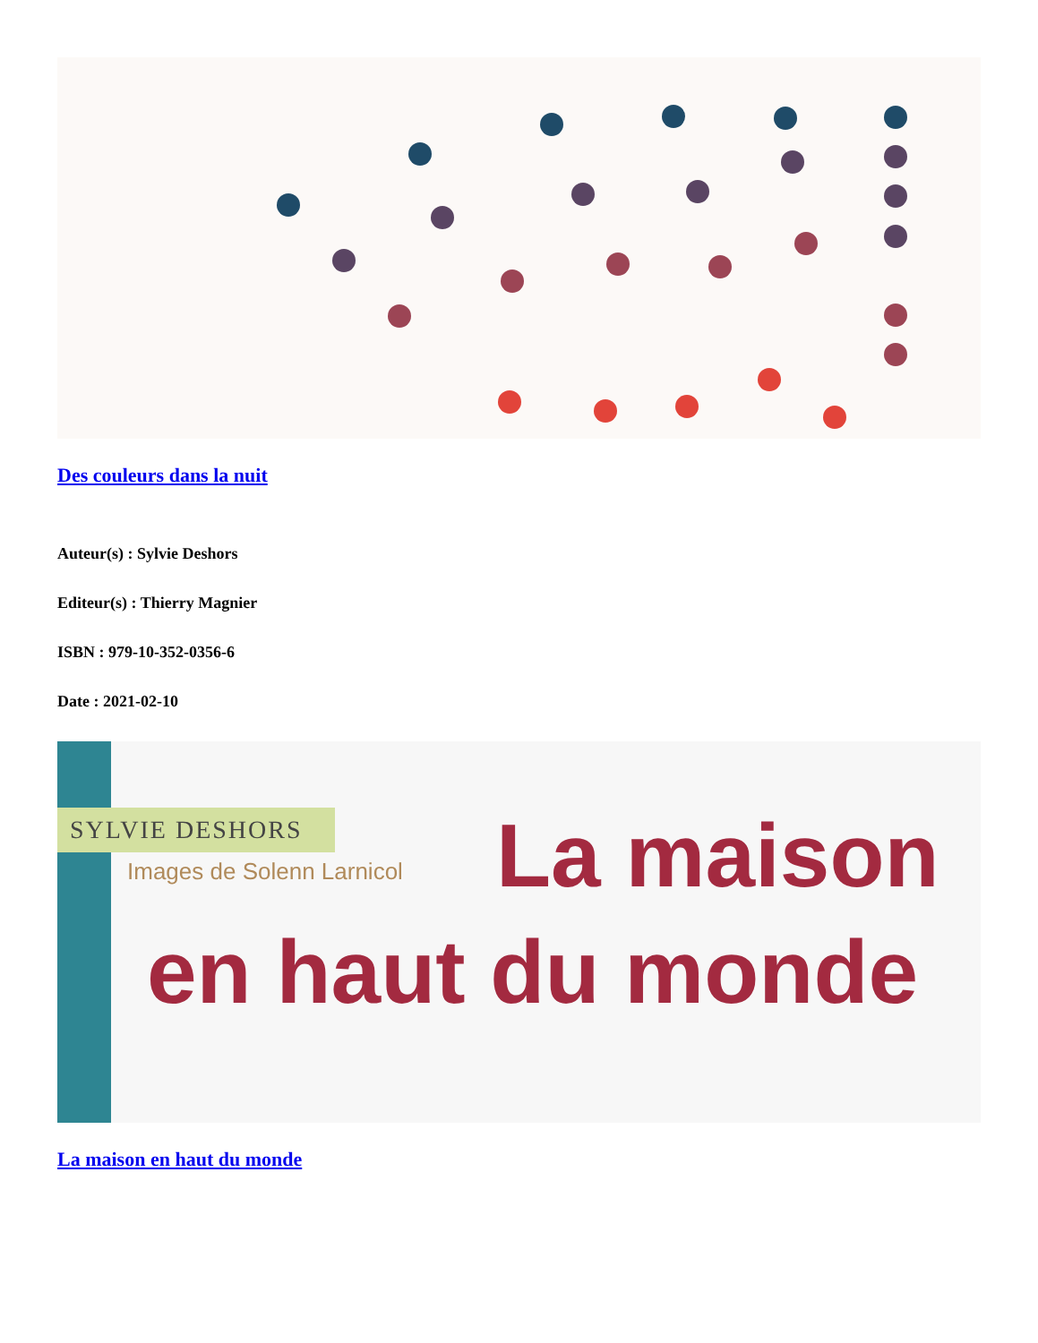Des couleurs dans la nuit
Auteur(s) : Sylvie Deshors
Editeur(s) : Thierry Magnier
ISBN : 979-10-352-0356-6
Date : 2021-02-10
SYLVIE DESHORS
Images de Solenn Larnicol La maison
en haut du monde
La maison en haut du monde